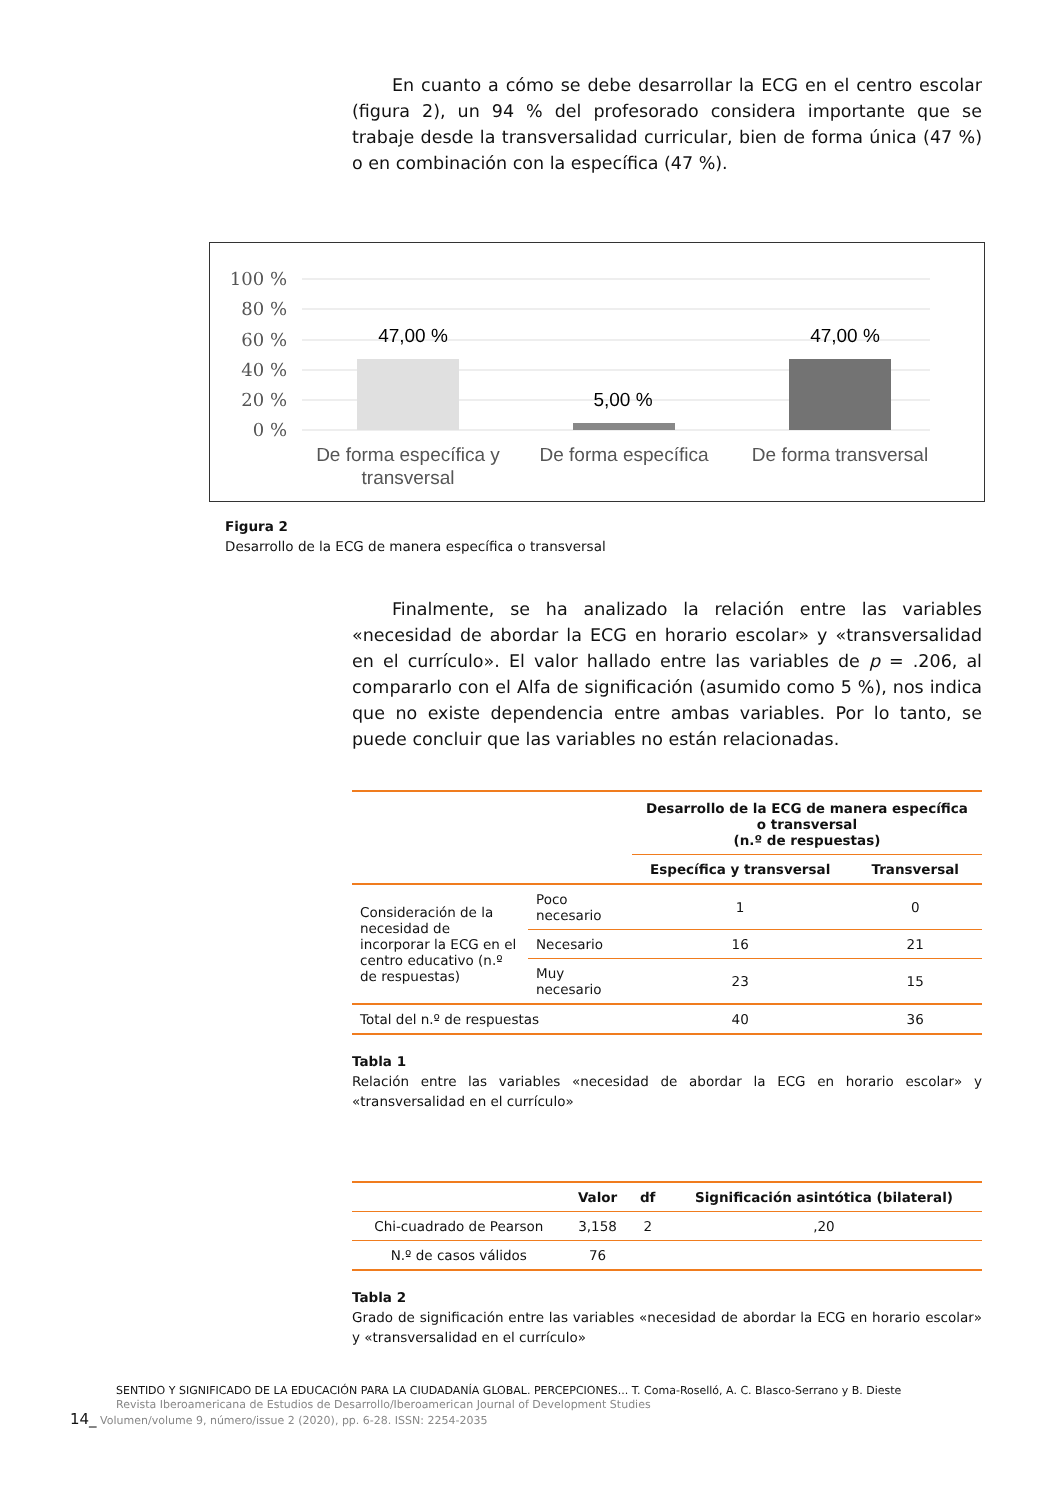En cuanto a cómo se debe desarrollar la ECG en el centro escolar (figura 2), un 94 % del profesorado considera importante que se trabaje desde la transversalidad curricular, bien de forma única (47 %) o en combinación con la específica (47 %).
100 %
80 %
60 %
40 %
20 %
0 %
47,00 %
5,00 %
47,00 %
De forma específica y
transversal
De forma específica
De forma transversal
Figura 2
Desarrollo de la ECG de manera específica o transversal
Finalmente, se ha analizado la relación entre las variables «necesidad de abordar la ECG en horario escolar» y «transversalidad en el currículo». El valor hallado entre las variables de p = .206, al compararlo con el Alfa de significación (asumido como 5 %), nos indica que no existe dependencia entre ambas variables. Por lo tanto, se puede concluir que las variables no están relacionadas.
| | | Desarrollo de la ECG de manera específica o transversal (n.º de respuestas) | |
| --- | --- | --- | --- |
| | | Específica y transversal | Transversal |
| Consideración de la necesidad de incorporar la ECG en el centro educativo (n.º de respuestas) | Poco necesario | 1 | 0 |
| | Necesario | 16 | 21 |
| | Muy necesario | 23 | 15 |
| Total del n.º de respuestas | | 40 | 36 |
Tabla 1
Relación entre las variables «necesidad de abordar la ECG en horario escolar» y «transversalidad en el currículo»
| | Valor | df | Significación asintótica (bilateral) |
| --- | --- | --- | --- |
| Chi-cuadrado de Pearson | 3,158 | 2 | ,20 |
| N.º de casos válidos | 76 | | |
Tabla 2
Grado de significación entre las variables «necesidad de abordar la ECG en horario escolar» y «transversalidad en el currículo»
SENTIDO Y SIGNIFICADO DE LA EDUCACIÓN PARA LA CIUDADANÍA GLOBAL. PERCEPCIONES... T. Coma-Roselló, A. C. Blasco-Serrano y B. Dieste
Revista Iberoamericana de Estudios de Desarrollo/Iberoamerican Journal of Development Studies
14_ Volumen/volume 9, número/issue 2 (2020), pp. 6-28. ISSN: 2254-2035